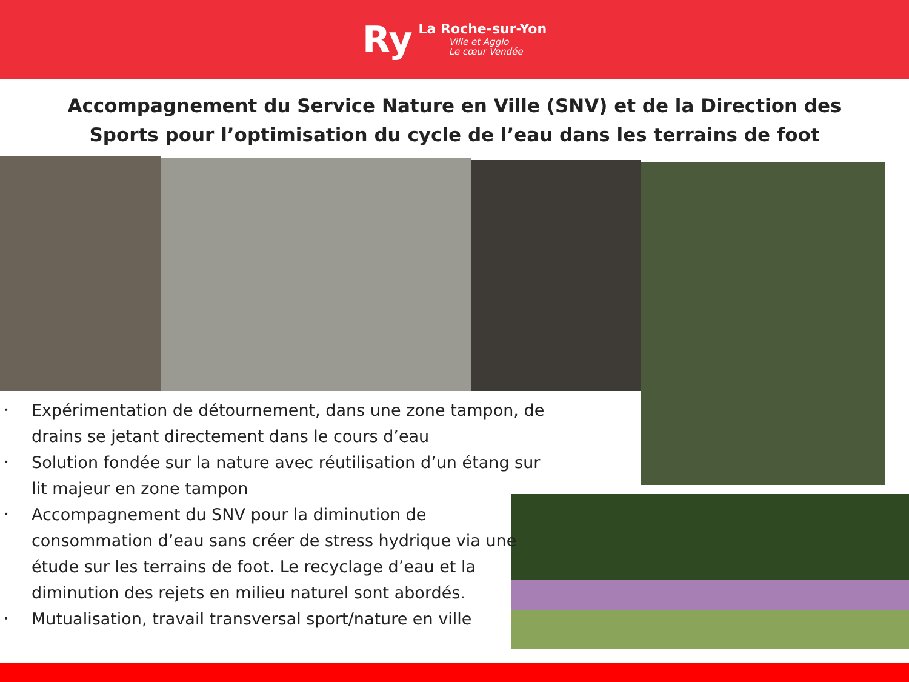Ry
La Roche-sur-Yon
Ville et Agglo
Le cœur Vendée
Accompagnement du Service Nature en Ville (SNV) et de la Direction des Sports pour l’optimisation du cycle de l’eau dans les terrains de foot
• Expérimentation de détournement, dans une zone tampon, de drains se jetant directement dans le cours d’eau
• Solution fondée sur la nature avec réutilisation d’un étang sur lit majeur en zone tampon
• Accompagnement du SNV pour la diminution de consommation d’eau sans créer de stress hydrique via une étude sur les terrains de foot. Le recyclage d’eau et la diminution des rejets en milieu naturel sont abordés.
• Mutualisation, travail transversal sport/nature en ville